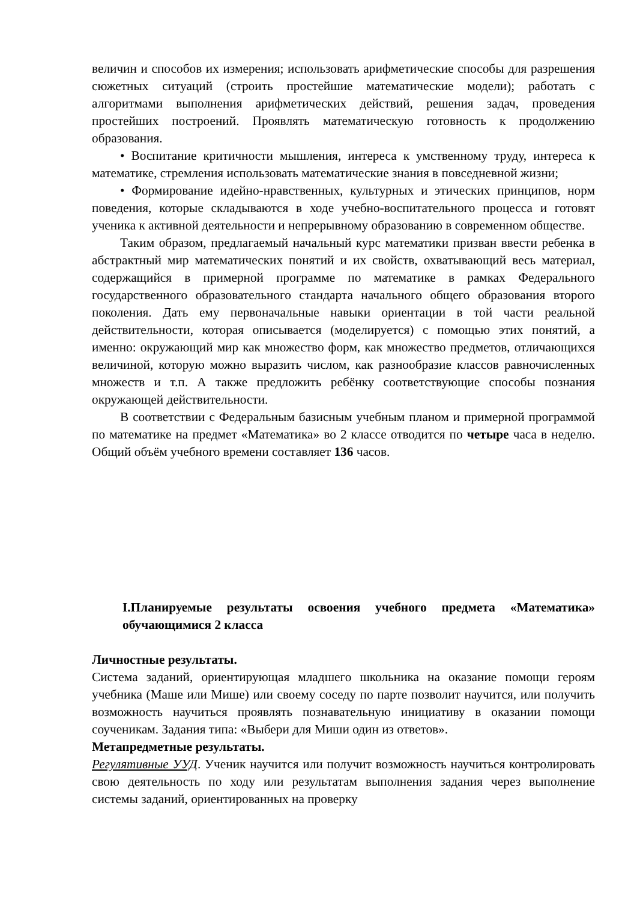величин и способов их измерения; использовать арифметические способы для разрешения сюжетных ситуаций (строить простейшие математические модели); работать с алгоритмами выполнения арифметических действий, решения задач, проведения простейших построений. Проявлять математическую готовность к продолжению образования.
• Воспитание критичности мышления, интереса к умственному труду, интереса к математике, стремления использовать математические знания в повседневной жизни;
• Формирование идейно-нравственных, культурных и этических принципов, норм поведения, которые складываются в ходе учебно-воспитательного процесса и готовят ученика к активной деятельности и непрерывному образованию в современном обществе.
Таким образом, предлагаемый начальный курс математики призван ввести ребенка в абстрактный мир математических понятий и их свойств, охватывающий весь материал, содержащийся в примерной программе по математике в рамках Федерального государственного образовательного стандарта начального общего образования второго поколения. Дать ему первоначальные навыки ориентации в той части реальной действительности, которая описывается (моделируется) с помощью этих понятий, а именно: окружающий мир как множество форм, как множество предметов, отличающихся величиной, которую можно выразить числом, как разнообразие классов равночисленных множеств и т.п. А также предложить ребёнку соответствующие способы познания окружающей действительности.
В соответствии с Федеральным базисным учебным планом и примерной программой по математике на предмет «Математика» во 2 классе отводится по четыре часа в неделю. Общий объём учебного времени составляет 136 часов.
I.Планируемые результаты освоения учебного предмета «Математика» обучающимися 2 класса
Личностные результаты.
Система заданий, ориентирующая младшего школьника на оказание помощи героям учебника (Маше или Мише) или своему соседу по парте позволит научится, или получить возможность научиться проявлять познавательную инициативу в оказании помощи соученикам. Задания типа: «Выбери для Миши один из ответов».
Метапредметные результаты.
Регулятивные УУД. Ученик научится или получит возможность научиться контролировать свою деятельность по ходу или результатам выполнения задания через выполнение системы заданий, ориентированных на проверку